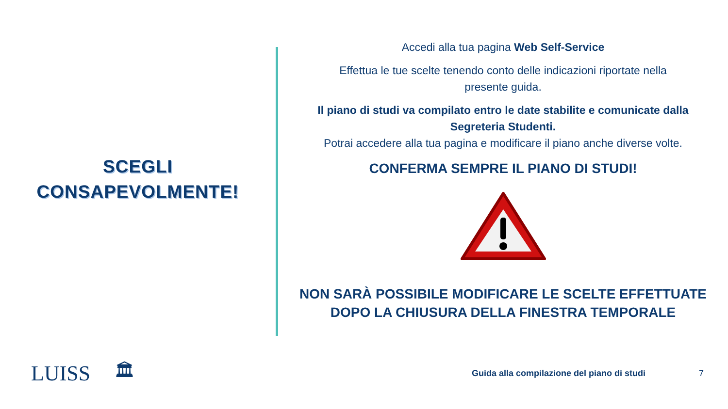SCEGLI
CONSAPEVOLMENTE!
Accedi alla tua pagina Web Self-Service
Effettua le tue scelte tenendo conto delle indicazioni riportate nella
presente guida.
Il piano di studi va compilato entro le date stabilite e comunicate dalla
Segreteria Studenti.
Potrai accedere alla tua pagina e modificare il piano anche diverse volte.
CONFERMA SEMPRE IL PIANO DI STUDI!
NON SARÀ POSSIBILE MODIFICARE LE SCELTE EFFETTUATE
DOPO LA CHIUSURA DELLA FINESTRA TEMPORALE
LUISS 🏛 Guida alla compilazione del piano di studi 7